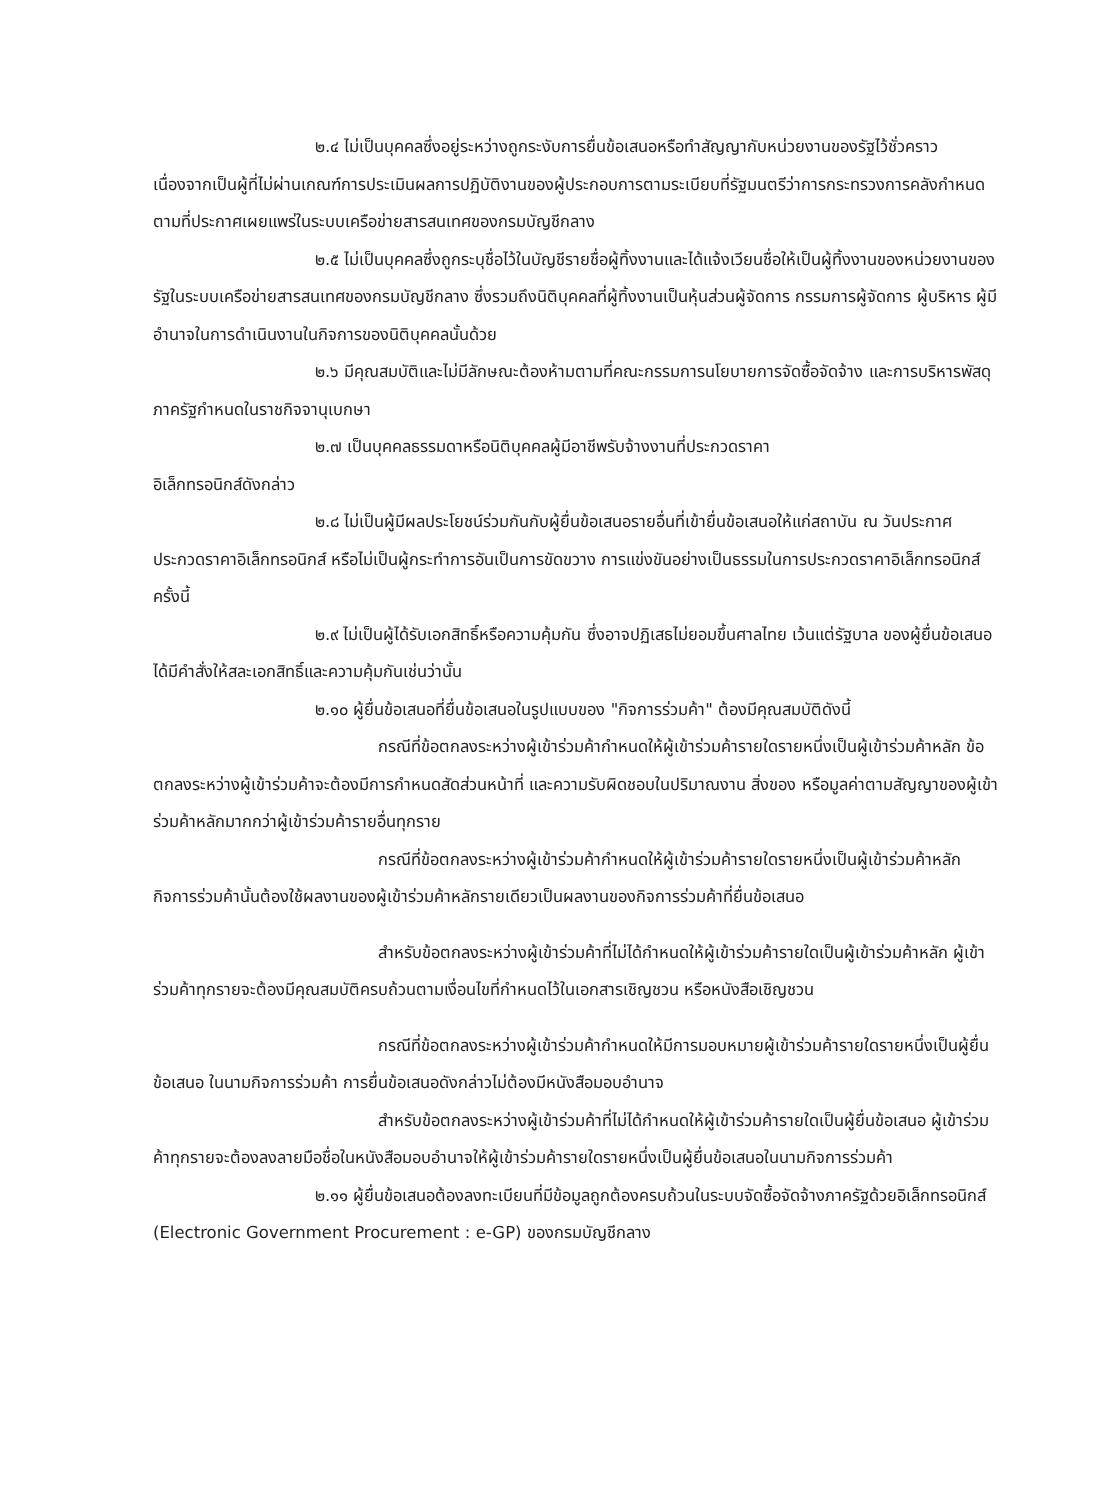๒.๔ ไม่เป็นบุคคลซึ่งอยู่ระหว่างถูกระงับการยื่นข้อเสนอหรือทำสัญญากับหน่วยงานของรัฐไว้ชั่วคราว เนื่องจากเป็นผู้ที่ไม่ผ่านเกณฑ์การประเมินผลการปฏิบัติงานของผู้ประกอบการตามระเบียบที่รัฐมนตรีว่าการกระทรวงการคลังกำหนดตามที่ประกาศเผยแพร่ในระบบเครือข่ายสารสนเทศของกรมบัญชีกลาง
๒.๕ ไม่เป็นบุคคลซึ่งถูกระบุชื่อไว้ในบัญชีรายชื่อผู้ทิ้งงานและได้แจ้งเวียนชื่อให้เป็นผู้ทิ้งงานของหน่วยงานของรัฐในระบบเครือข่ายสารสนเทศของกรมบัญชีกลาง ซึ่งรวมถึงนิติบุคคลที่ผู้ทิ้งงานเป็นหุ้นส่วนผู้จัดการ กรรมการผู้จัดการ ผู้บริหาร ผู้มีอำนาจในการดำเนินงานในกิจการของนิติบุคคลนั้นด้วย
๒.๖ มีคุณสมบัติและไม่มีลักษณะต้องห้ามตามที่คณะกรรมการนโยบายการจัดซื้อจัดจ้าง และการบริหารพัสดุภาครัฐกำหนดในราชกิจจานุเบกษา
๒.๗ เป็นบุคคลธรรมดาหรือนิติบุคคลผู้มีอาชีพรับจ้างงานที่ประกวดราคา
อิเล็กทรอนิกส์ดังกล่าว
๒.๘ ไม่เป็นผู้มีผลประโยชน์ร่วมกันกับผู้ยื่นข้อเสนอรายอื่นที่เข้ายื่นข้อเสนอให้แก่สถาบัน ณ วันประกาศประกวดราคาอิเล็กทรอนิกส์ หรือไม่เป็นผู้กระทำการอันเป็นการขัดขวาง การแข่งขันอย่างเป็นธรรมในการประกวดราคาอิเล็กทรอนิกส์ครั้งนี้
๒.๙ ไม่เป็นผู้ได้รับเอกสิทธิ์หรือความคุ้มกัน ซึ่งอาจปฏิเสธไม่ยอมขึ้นศาลไทย เว้นแต่รัฐบาล ของผู้ยื่นข้อเสนอได้มีคำสั่งให้สละเอกสิทธิ์และความคุ้มกันเช่นว่านั้น
๒.๑๐ ผู้ยื่นข้อเสนอที่ยื่นข้อเสนอในรูปแบบของ "กิจการร่วมค้า" ต้องมีคุณสมบัติดังนี้
กรณีที่ข้อตกลงระหว่างผู้เข้าร่วมค้ากำหนดให้ผู้เข้าร่วมค้ารายใดรายหนึ่งเป็นผู้เข้าร่วมค้าหลัก ข้อตกลงระหว่างผู้เข้าร่วมค้าจะต้องมีการกำหนดสัดส่วนหน้าที่ และความรับผิดชอบในปริมาณงาน สิ่งของ หรือมูลค่าตามสัญญาของผู้เข้าร่วมค้าหลักมากกว่าผู้เข้าร่วมค้ารายอื่นทุกราย
กรณีที่ข้อตกลงระหว่างผู้เข้าร่วมค้ากำหนดให้ผู้เข้าร่วมค้ารายใดรายหนึ่งเป็นผู้เข้าร่วมค้าหลัก กิจการร่วมค้านั้นต้องใช้ผลงานของผู้เข้าร่วมค้าหลักรายเดียวเป็นผลงานของกิจการร่วมค้าที่ยื่นข้อเสนอ
สำหรับข้อตกลงระหว่างผู้เข้าร่วมค้าที่ไม่ได้กำหนดให้ผู้เข้าร่วมค้ารายใดเป็นผู้เข้าร่วมค้าหลัก ผู้เข้าร่วมค้าทุกรายจะต้องมีคุณสมบัติครบถ้วนตามเงื่อนไขที่กำหนดไว้ในเอกสารเชิญชวน หรือหนังสือเชิญชวน
กรณีที่ข้อตกลงระหว่างผู้เข้าร่วมค้ากำหนดให้มีการมอบหมายผู้เข้าร่วมค้ารายใดรายหนึ่งเป็นผู้ยื่นข้อเสนอ ในนามกิจการร่วมค้า การยื่นข้อเสนอดังกล่าวไม่ต้องมีหนังสือมอบอำนาจ
สำหรับข้อตกลงระหว่างผู้เข้าร่วมค้าที่ไม่ได้กำหนดให้ผู้เข้าร่วมค้ารายใดเป็นผู้ยื่นข้อเสนอ ผู้เข้าร่วมค้าทุกรายจะต้องลงลายมือชื่อในหนังสือมอบอำนาจให้ผู้เข้าร่วมค้ารายใดรายหนึ่งเป็นผู้ยื่นข้อเสนอในนามกิจการร่วมค้า
๒.๑๑ ผู้ยื่นข้อเสนอต้องลงทะเบียนที่มีข้อมูลถูกต้องครบถ้วนในระบบจัดซื้อจัดจ้างภาครัฐด้วยอิเล็กทรอนิกส์ (Electronic Government Procurement : e-GP) ของกรมบัญชีกลาง